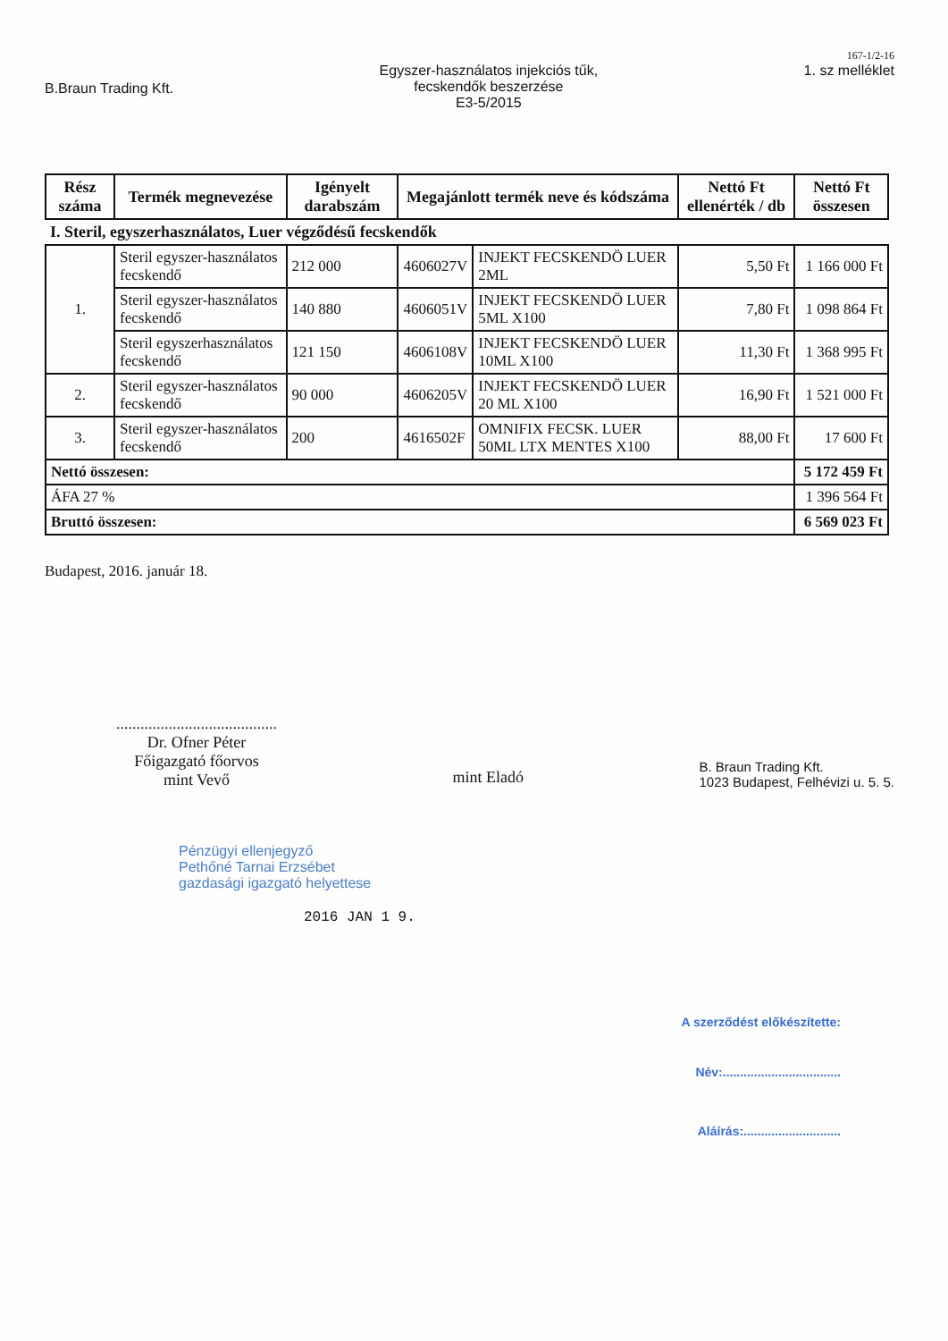167-1/2-16
B.Braun Trading Kft.
Egyszer-használatos injekciós tűk,
fecskendők beszerzése
E3-5/2015
1. sz melléklet
| Rész száma | Termék megnevezése | Igényelt darabszám | Megajánlott termék neve és kódszáma | | Nettó Ft ellenérték / db | Nettó Ft összesen |
| --- | --- | --- | --- | --- | --- | --- |
| I. Steril, egyszerhasználatos, Luer végződésű fecskendők | | | | | | |
| 1. | Steril egyszer-használatos fecskendő | 212 000 | 4606027V | INJEKT FECSKENDÖ LUER 2ML | 5,50 Ft | 1 166 000 Ft |
| | Steril egyszer-használatos fecskendő | 140 880 | 4606051V | INJEKT FECSKENDÖ LUER 5ML X100 | 7,80 Ft | 1 098 864 Ft |
| | Steril egyszerhasználatos fecskendő | 121 150 | 4606108V | INJEKT FECSKENDÖ LUER 10ML X100 | 11,30 Ft | 1 368 995 Ft |
| 2. | Steril egyszer-használatos fecskendő | 90 000 | 4606205V | INJEKT FECSKENDÖ LUER 20 ML X100 | 16,90 Ft | 1 521 000 Ft |
| 3. | Steril egyszer-használatos fecskendő | 200 | 4616502F | OMNIFIX FECSK. LUER 50ML LTX MENTES X100 | 88,00 Ft | 17 600 Ft |
| Nettó összesen: | | | | | | 5 172 459 Ft |
| ÁFA 27 % | | | | | | 1 396 564 Ft |
| Bruttó összesen: | | | | | | 6 569 023 Ft |
Budapest, 2016. január 18.
........................................
Dr. Ofner Péter
Főigazgató főorvos
mint Vevő
mint Eladó
B. Braun Trading Kft.
1023 Budapest, Felhévizi u. 5. 5.
Pénzügyi ellenjegyző
Pethőné Tarnai Erzsébet
gazdasági igazgató helyettese
2016 JAN 1 9.
A szerződést előkészítette:
Név:..................................
Aláírás:............................